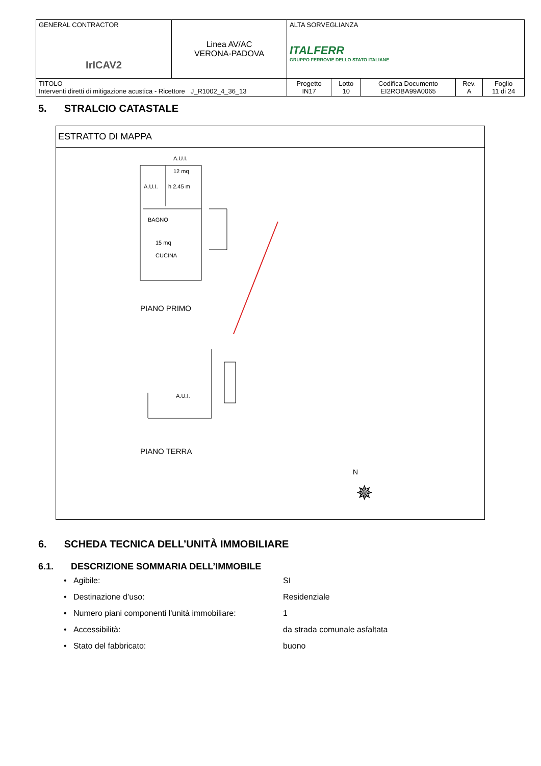| GENERAL CONTRACTOR IrICAV2 | Linea AV/AC VERONA-PADOVA | ALTA SORVEGLIANZA ITALFERR GRUPPO FERROVIE DELLO STATO ITALIANE | | | | |
| TITOLO Interventi diretti di mitigazione acustica - Ricettore J_R1002_4_36_13 | | Progetto IN17 | Lotto 10 | Codifica Documento EI2ROBA99A0065 | Rev. A | Foglio 11 di 24 |
5. STRALCIO CATASTALE
ESTRATTO DI MAPPA
A.U.I.
12 mq
A.U.I.
h 2.45 m
BAGNO
15 mq
CUCINA
PIANO PRIMO
A.U.I.
PIANO TERRA
N
✵
6. SCHEDA TECNICA DELL’UNITÀ IMMOBILIARE
6.1. DESCRIZIONE SOMMARIA DELL’IMMOBILE
• Agibile: SI
• Destinazione d’uso: Residenziale
• Numero piani componenti l'unità immobiliare: 1
• Accessibilità: da strada comunale asfaltata
• Stato del fabbricato: buono